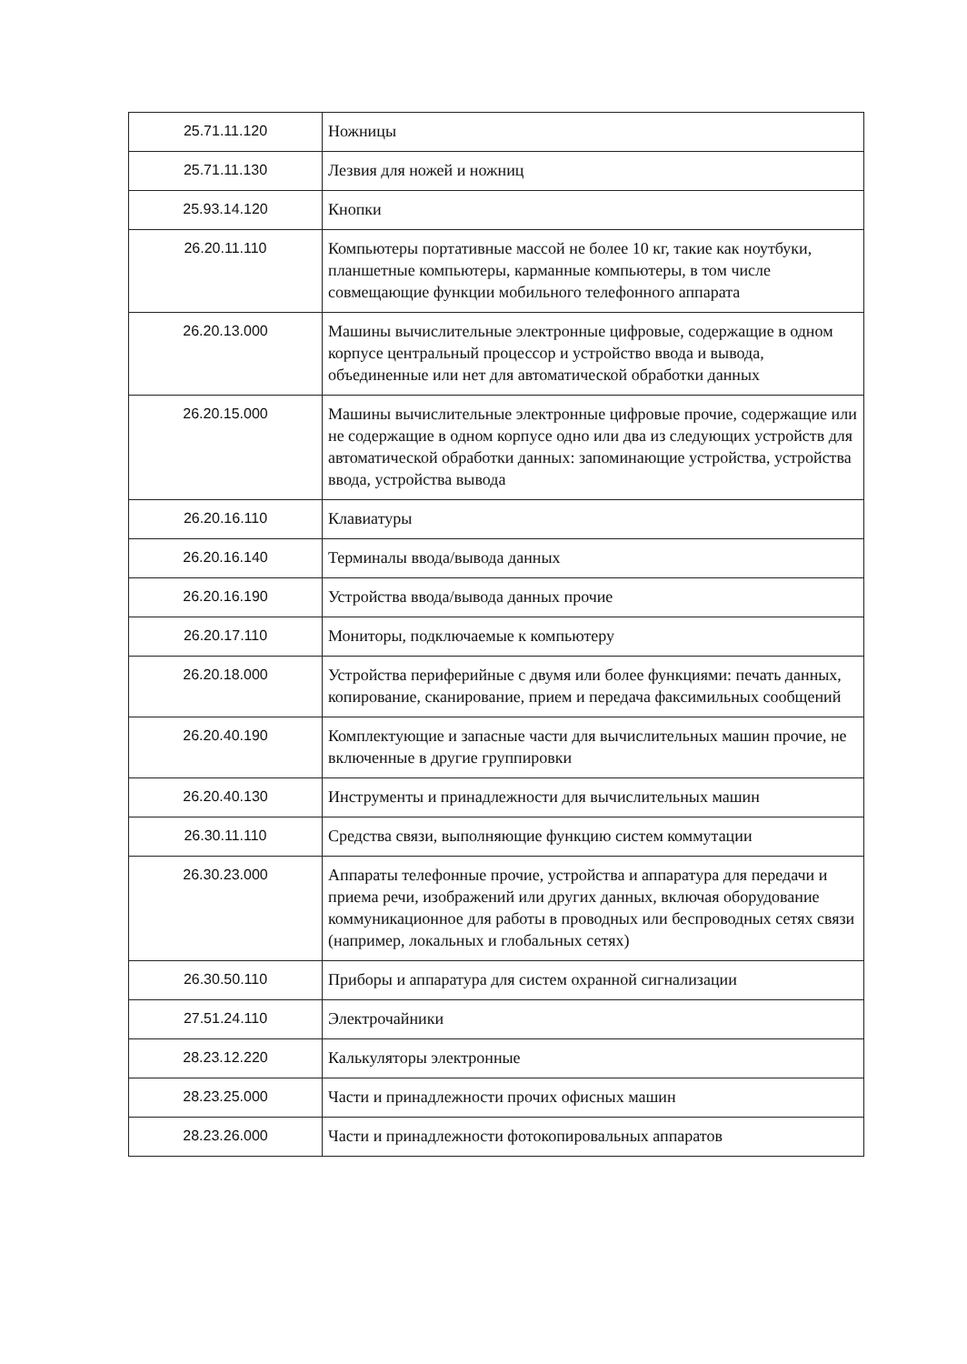| 25.71.11.120 | Ножницы |
| 25.71.11.130 | Лезвия для ножей и ножниц |
| 25.93.14.120 | Кнопки |
| 26.20.11.110 | Компьютеры портативные массой не более 10 кг, такие как ноутбуки, планшетные компьютеры, карманные компьютеры, в том числе совмещающие функции мобильного телефонного аппарата |
| 26.20.13.000 | Машины вычислительные электронные цифровые, содержащие в одном корпусе центральный процессор и устройство ввода и вывода, объединенные или нет для автоматической обработки данных |
| 26.20.15.000 | Машины вычислительные электронные цифровые прочие, содержащие или не содержащие в одном корпусе одно или два из следующих устройств для автоматической обработки данных: запоминающие устройства, устройства ввода, устройства вывода |
| 26.20.16.110 | Клавиатуры |
| 26.20.16.140 | Терминалы ввода/вывода данных |
| 26.20.16.190 | Устройства ввода/вывода данных прочие |
| 26.20.17.110 | Мониторы, подключаемые к компьютеру |
| 26.20.18.000 | Устройства периферийные с двумя или более функциями: печать данных, копирование, сканирование, прием и передача факсимильных сообщений |
| 26.20.40.190 | Комплектующие и запасные части для вычислительных машин прочие, не включенные в другие группировки |
| 26.20.40.130 | Инструменты и принадлежности для вычислительных машин |
| 26.30.11.110 | Средства связи, выполняющие функцию систем коммутации |
| 26.30.23.000 | Аппараты телефонные прочие, устройства и аппаратура для передачи и приема речи, изображений или других данных, включая оборудование коммуникационное для работы в проводных или беспроводных сетях связи (например, локальных и глобальных сетях) |
| 26.30.50.110 | Приборы и аппаратура для систем охранной сигнализации |
| 27.51.24.110 | Электрочайники |
| 28.23.12.220 | Калькуляторы электронные |
| 28.23.25.000 | Части и принадлежности прочих офисных машин |
| 28.23.26.000 | Части и принадлежности фотокопировальных аппаратов |